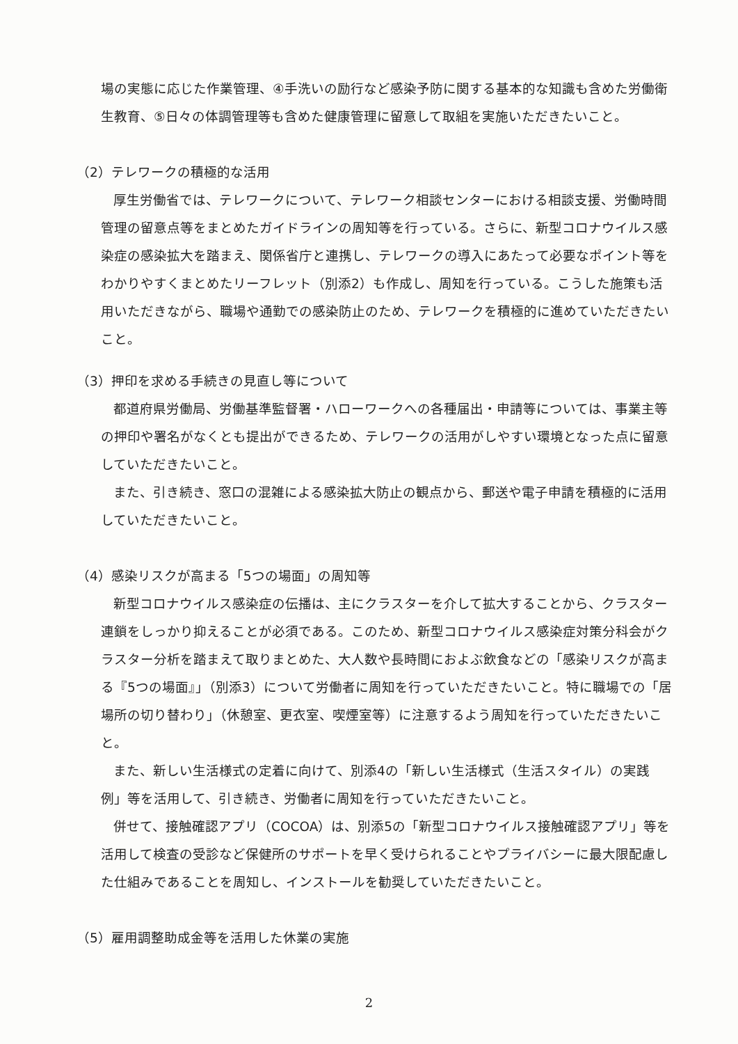場の実態に応じた作業管理、④手洗いの励行など感染予防に関する基本的な知識も含めた労働衛生教育、⑤日々の体調管理等も含めた健康管理に留意して取組を実施いただきたいこと。
（2）テレワークの積極的な活用
厚生労働省では、テレワークについて、テレワーク相談センターにおける相談支援、労働時間管理の留意点等をまとめたガイドラインの周知等を行っている。さらに、新型コロナウイルス感染症の感染拡大を踏まえ、関係省庁と連携し、テレワークの導入にあたって必要なポイント等をわかりやすくまとめたリーフレット（別添2）も作成し、周知を行っている。こうした施策も活用いただきながら、職場や通勤での感染防止のため、テレワークを積極的に進めていただきたいこと。
（3）押印を求める手続きの見直し等について
都道府県労働局、労働基準監督署・ハローワークへの各種届出・申請等については、事業主等の押印や署名がなくとも提出ができるため、テレワークの活用がしやすい環境となった点に留意していただきたいこと。
また、引き続き、窓口の混雑による感染拡大防止の観点から、郵送や電子申請を積極的に活用していただきたいこと。
（4）感染リスクが高まる「5つの場面」の周知等
新型コロナウイルス感染症の伝播は、主にクラスターを介して拡大することから、クラスター連鎖をしっかり抑えることが必須である。このため、新型コロナウイルス感染症対策分科会がクラスター分析を踏まえて取りまとめた、大人数や長時間におよぶ飲食などの「感染リスクが高まる『5つの場面』」（別添3）について労働者に周知を行っていただきたいこと。特に職場での「居場所の切り替わり」（休憩室、更衣室、喫煙室等）に注意するよう周知を行っていただきたいこと。
また、新しい生活様式の定着に向けて、別添4の「新しい生活様式（生活スタイル）の実践例」等を活用して、引き続き、労働者に周知を行っていただきたいこと。
併せて、接触確認アプリ（COCOA）は、別添5の「新型コロナウイルス接触確認アプリ」等を活用して検査の受診など保健所のサポートを早く受けられることやプライバシーに最大限配慮した仕組みであることを周知し、インストールを勧奨していただきたいこと。
（5）雇用調整助成金等を活用した休業の実施
2